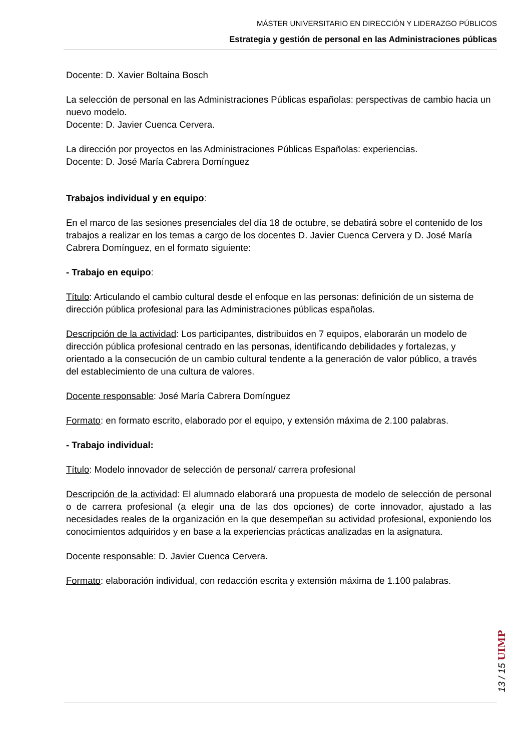MÁSTER UNIVERSITARIO EN DIRECCIÓN Y LIDERAZGO PÚBLICOS
Estrategia y gestión de personal en las Administraciones públicas
Docente: D. Xavier Boltaina Bosch
La selección de personal en las Administraciones Públicas españolas: perspectivas de cambio hacia un nuevo modelo.
Docente: D. Javier Cuenca Cervera.
La dirección por proyectos en las Administraciones Públicas Españolas: experiencias.
Docente: D. José María Cabrera Domínguez
Trabajos individual y en equipo:
En el marco de las sesiones presenciales del día 18 de octubre, se debatirá sobre el contenido de los trabajos a realizar en los temas a cargo de los docentes D. Javier Cuenca Cervera y D. José María Cabrera Domínguez, en el formato siguiente:
- Trabajo en equipo:
Título: Articulando el cambio cultural desde el enfoque en las personas: definición de un sistema de dirección pública profesional para las Administraciones públicas españolas.
Descripción de la actividad: Los participantes, distribuidos en 7 equipos, elaborarán un modelo de dirección pública profesional centrado en las personas, identificando debilidades y fortalezas, y orientado a la consecución de un cambio cultural tendente a la generación de valor público, a través del establecimiento de una cultura de valores.
Docente responsable: José María Cabrera Domínguez
Formato: en formato escrito, elaborado por el equipo, y extensión máxima de 2.100 palabras.
- Trabajo individual:
Título: Modelo innovador de selección de personal/ carrera profesional
Descripción de la actividad: El alumnado elaborará una propuesta de modelo de selección de personal o de carrera profesional (a elegir una de las dos opciones) de corte innovador, ajustado a las necesidades reales de la organización en la que desempeñan su actividad profesional, exponiendo los conocimientos adquiridos y en base a la experiencias prácticas analizadas en la asignatura.
Docente responsable: D. Javier Cuenca Cervera.
Formato: elaboración individual, con redacción escrita y extensión máxima de 1.100 palabras.
13 / 15 UIMP